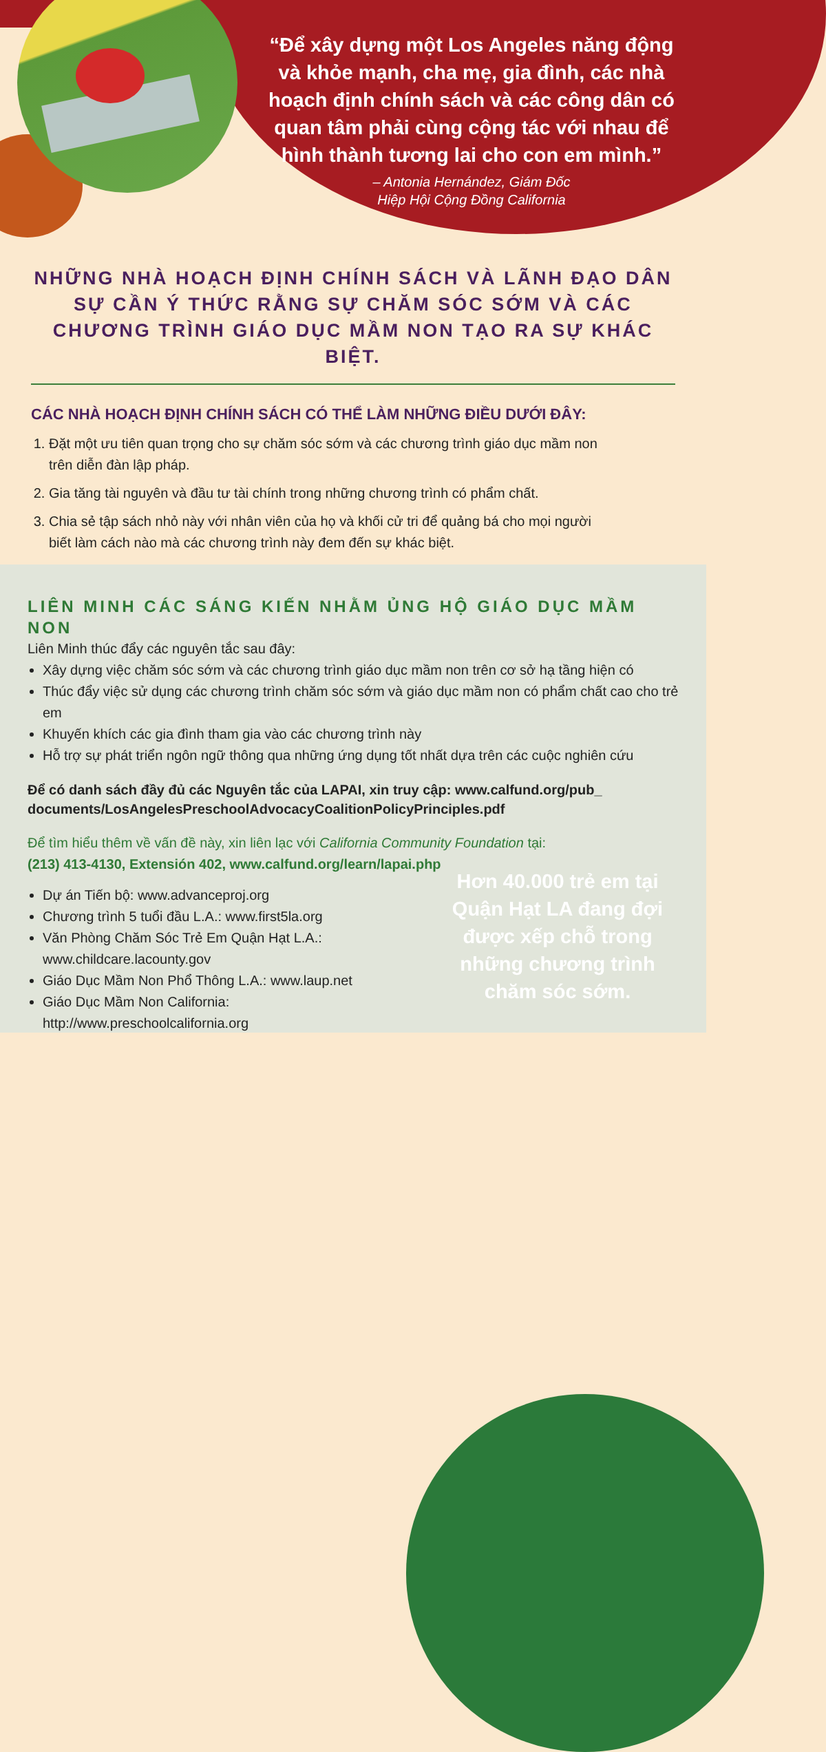“Để xây dựng một Los Angeles năng động và khỏe mạnh, cha mẹ, gia đình, các nhà hoạch định chính sách và các công dân có quan tâm phải cùng cộng tác với nhau để hình thành tương lai cho con em mình.”
– Antonia Hernández, Giám Đốc
Hiệp Hội Cộng Đồng California
NHỮNG NHÀ HOẠCH ĐỊNH CHÍNH SÁCH VÀ LÃNH ĐẠO DÂN SỰ CẦN Ý THỨC RẰNG SỰ CHĂM SÓC SỚM VÀ CÁC CHƯƠNG TRÌNH GIÁO DỤC MẦM NON TẠO RA SỰ KHÁC BIỆT.
CÁC NHÀ HOẠCH ĐỊNH CHÍNH SÁCH CÓ THỂ LÀM NHỮNG ĐIỀU DƯỚI ĐÂY:
1. Đặt một ưu tiên quan trọng cho sự chăm sóc sớm và các chương trình giáo dục mầm non trên diễn đàn lập pháp.
2. Gia tăng tài nguyên và đầu tư tài chính trong những chương trình có phẩm chất.
3. Chia sẻ tập sách nhỏ này với nhân viên của họ và khối cử tri để quảng bá cho mọi người biết làm cách nào mà các chương trình này đem đến sự khác biệt.
LIÊN MINH CÁC SÁNG KIẾN NHẰM ỦNG HỘ GIÁO DỤC MẦM NON
Liên Minh thúc đẩy các nguyên tắc sau đây:
Xây dựng việc chăm sóc sớm và các chương trình giáo dục mầm non trên cơ sở hạ tầng hiện có
Thúc đẩy việc sử dụng các chương trình chăm sóc sớm và giáo dục mầm non có phẩm chất cao cho trẻ em
Khuyến khích các gia đình tham gia vào các chương trình này
Hỗ trợ sự phát triển ngôn ngữ thông qua những ứng dụng tốt nhất dựa trên các cuộc nghiên cứu
Để có danh sách đầy đủ các Nguyên tắc của LAPAI, xin truy cập: www.calfund.org/pub_ documents/LosAngelesPreschoolAdvocacyCoalitionPolicyPrinciples.pdf
Để tìm hiểu thêm về vấn đề này, xin liên lạc với California Community Foundation tại:
(213) 413-4130, Extensión 402, www.calfund.org/learn/lapai.php
Dự án Tiến bộ: www.advanceproj.org
Chương trình 5 tuổi đầu L.A.: www.first5la.org
Văn Phòng Chăm Sóc Trẻ Em Quận Hạt L.A.: www.childcare.lacounty.gov
Giáo Dục Mầm Non Phổ Thông L.A.: www.laup.net
Giáo Dục Mầm Non California: http://www.preschoolcalifornia.org
Hơn 40.000 trẻ em tại Quận Hạt LA đang đợi được xếp chỗ trong những chương trình chăm sóc sớm.